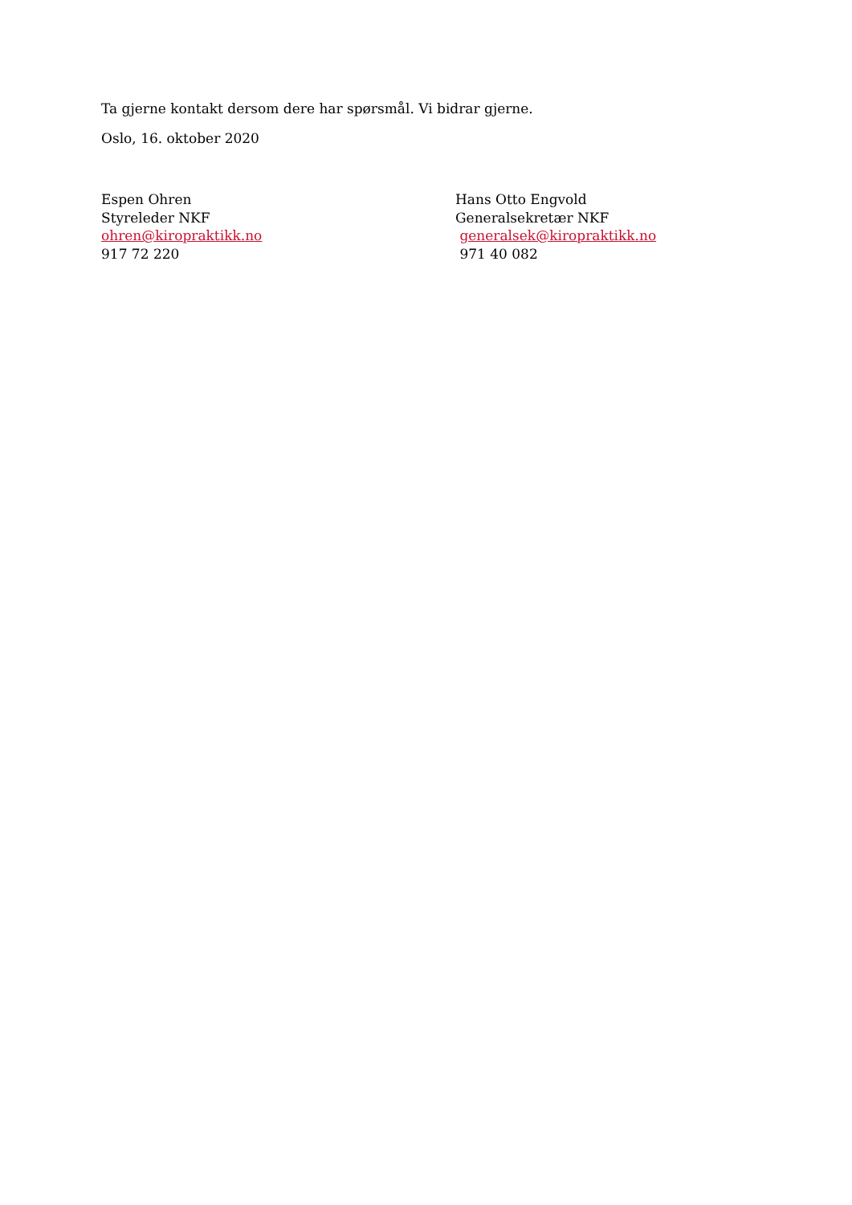Ta gjerne kontakt dersom dere har spørsmål. Vi bidrar gjerne.
Oslo, 16. oktober 2020
Espen Ohren
Styreleder NKF
ohren@kiropraktikk.no
917 72 220
Hans Otto Engvold
Generalsekretær NKF
generalsek@kiropraktikk.no
971 40 082